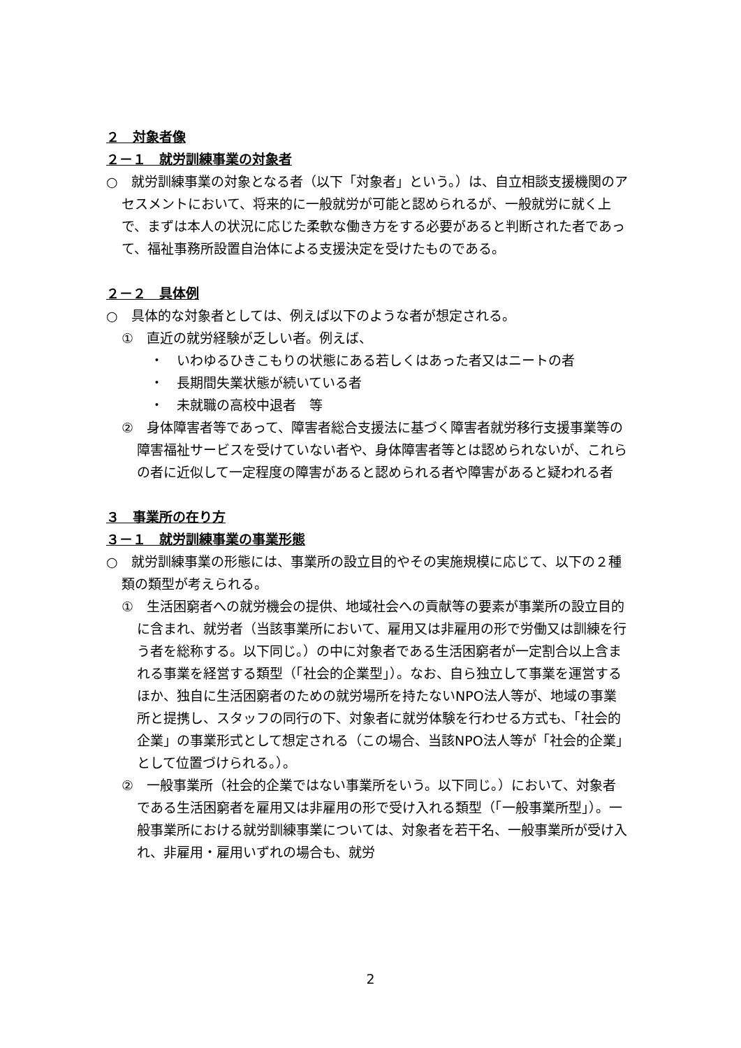２　対象者像
２－１　就労訓練事業の対象者
○　就労訓練事業の対象となる者（以下「対象者」という。）は、自立相談支援機関のアセスメントにおいて、将来的に一般就労が可能と認められるが、一般就労に就く上で、まずは本人の状況に応じた柔軟な働き方をする必要があると判断された者であって、福祉事務所設置自治体による支援決定を受けたものである。
２－２　具体例
○　具体的な対象者としては、例えば以下のような者が想定される。
①　直近の就労経験が乏しい者。例えば、
・　いわゆるひきこもりの状態にある若しくはあった者又はニートの者
・　長期間失業状態が続いている者
・　未就職の高校中退者　等
②　身体障害者等であって、障害者総合支援法に基づく障害者就労移行支援事業等の障害福祉サービスを受けていない者や、身体障害者等とは認められないが、これらの者に近似して一定程度の障害があると認められる者や障害があると疑われる者
３　事業所の在り方
３－１　就労訓練事業の事業形態
○　就労訓練事業の形態には、事業所の設立目的やその実施規模に応じて、以下の２種類の類型が考えられる。
①　生活困窮者への就労機会の提供、地域社会への貢献等の要素が事業所の設立目的に含まれ、就労者（当該事業所において、雇用又は非雇用の形で労働又は訓練を行う者を総称する。以下同じ。）の中に対象者である生活困窮者が一定割合以上含まれる事業を経営する類型（「社会的企業型」）。なお、自ら独立して事業を運営するほか、独自に生活困窮者のための就労場所を持たないNPO法人等が、地域の事業所と提携し、スタッフの同行の下、対象者に就労体験を行わせる方式も、「社会的企業」の事業形式として想定される（この場合、当該NPO法人等が「社会的企業」として位置づけられる。）。
②　一般事業所（社会的企業ではない事業所をいう。以下同じ。）において、対象者である生活困窮者を雇用又は非雇用の形で受け入れる類型（「一般事業所型」）。一般事業所における就労訓練事業については、対象者を若干名、一般事業所が受け入れ、非雇用・雇用いずれの場合も、就労
2